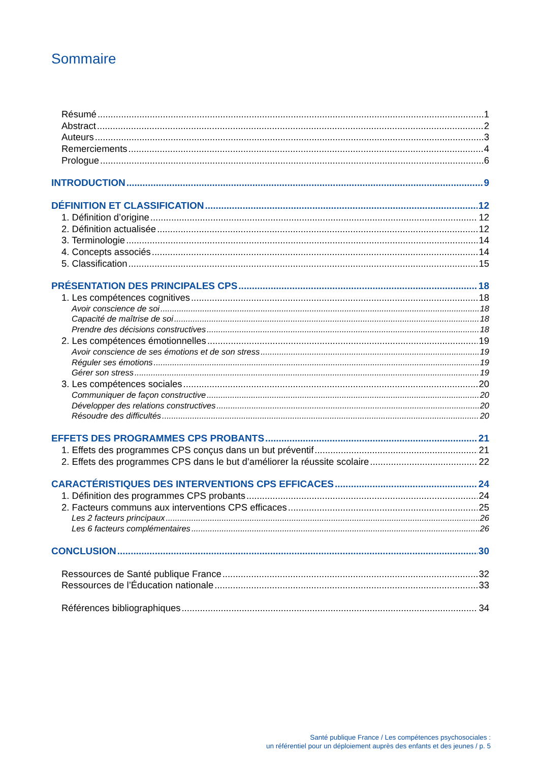Sommaire
Résumé 1
Abstract 2
Auteurs 3
Remerciements 4
Prologue 6
INTRODUCTION 9
DÉFINITION ET CLASSIFICATION 12
1. Définition d’origine 12
2. Définition actualisée 12
3. Terminologie 14
4. Concepts associés 14
5. Classification 15
PRÉSENTATION DES PRINCIPALES CPS 18
1. Les compétences cognitives 18
Avoir conscience de soi 18
Capacité de maîtrise de soi 18
Prendre des décisions constructives 18
2. Les compétences émotionnelles 19
Avoir conscience de ses émotions et de son stress 19
Réguler ses émotions 19
Gérer son stress 19
3. Les compétences sociales 20
Communiquer de façon constructive 20
Développer des relations constructives 20
Résoudre des difficultés 20
EFFETS DES PROGRAMMES CPS PROBANTS 21
1. Effets des programmes CPS conçus dans un but préventif 21
2. Effets des programmes CPS dans le but d’améliorer la réussite scolaire 22
CARACTÉRISTIQUES DES INTERVENTIONS CPS EFFICACES 24
1. Définition des programmes CPS probants 24
2. Facteurs communs aux interventions CPS efficaces 25
Les 2 facteurs principaux 26
Les 6 facteurs complémentaires 26
CONCLUSION 30
Ressources de Santé publique France 32
Ressources de l’Éducation nationale 33
Références bibliographiques 34
Santé publique France / Les compétences psychosociales :
un référentiel pour un déploiement auprès des enfants et des jeunes / p. 5